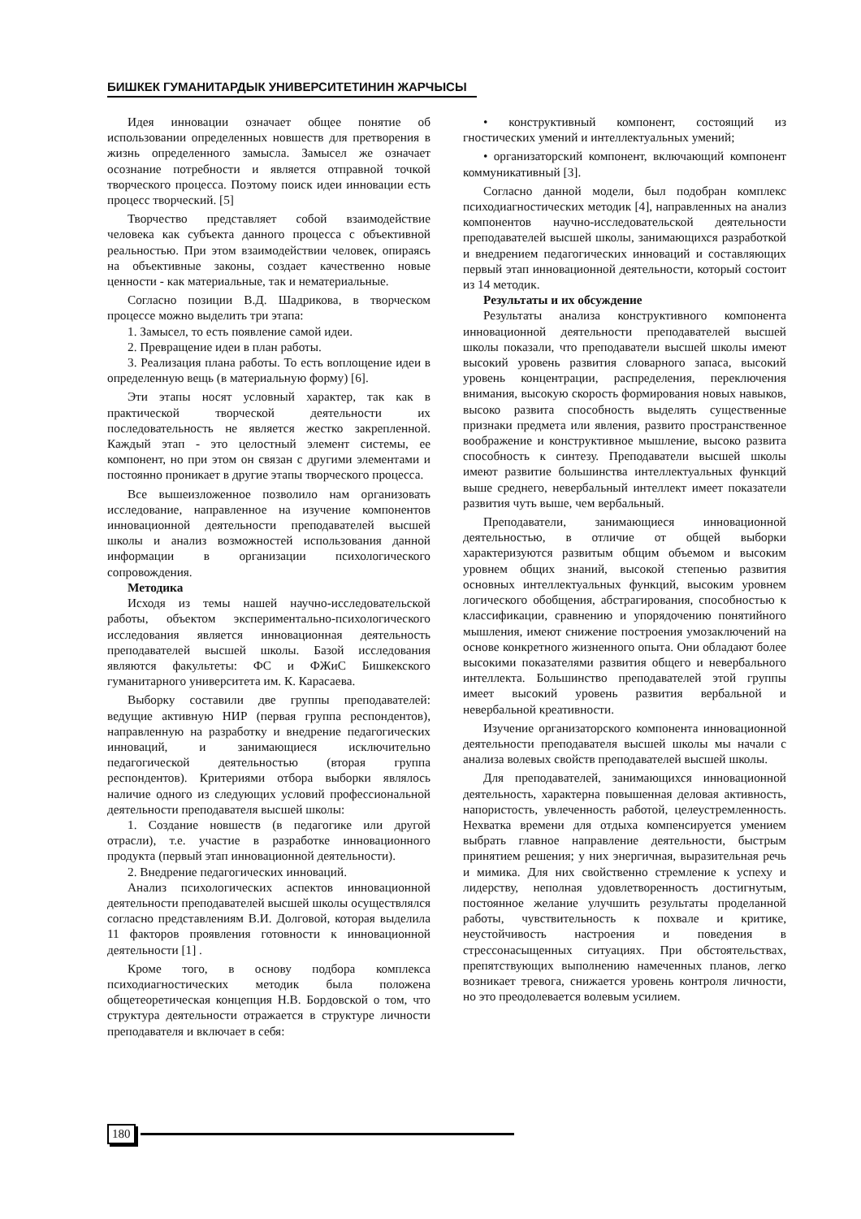БИШКЕК ГУМАНИТАРДЫК УНИВЕРСИТЕТИНИН ЖАРЧЫСЫ
Идея инновации означает общее понятие об использовании определенных новшеств для претворения в жизнь определенного замысла. Замысел же означает осознание потребности и является отправной точкой творческого процесса. Поэтому поиск идеи инновации есть процесс творческий. [5]
Творчество представляет собой взаимодействие человека как субъекта данного процесса с объективной реальностью. При этом взаимодействии человек, опираясь на объективные законы, создает качественно новые ценности - как материальные, так и нематериальные.
Согласно позиции В.Д. Шадрикова, в творческом процессе можно выделить три этапа:
1. Замысел, то есть появление самой идеи.
2. Превращение идеи в план работы.
3. Реализация плана работы. То есть воплощение идеи в определенную вещь (в материальную форму) [6].
Эти этапы носят условный характер, так как в практической творческой деятельности их последовательность не является жестко закрепленной. Каждый этап - это целостный элемент системы, ее компонент, но при этом он связан с другими элементами и постоянно проникает в другие этапы творческого процесса.
Все вышеизложенное позволило нам организовать исследование, направленное на изучение компонентов инновационной деятельности преподавателей высшей школы и анализ возможностей использования данной информации в организации психологического сопровождения.
Методика
Исходя из темы нашей научно-исследовательской работы, объектом экспериментально-психологического исследования является инновационная деятельность преподавателей высшей школы. Базой исследования являются факультеты: ФС и ФЖиС Бишкекского гуманитарного университета им. К. Карасаева.
Выборку составили две группы преподавателей: ведущие активную НИР (первая группа респондентов), направленную на разработку и внедрение педагогических инноваций, и занимающиеся исключительно педагогической деятельностью (вторая группа респондентов). Критериями отбора выборки являлось наличие одного из следующих условий профессиональной деятельности преподавателя высшей школы:
1. Создание новшеств (в педагогике или другой отрасли), т.е. участие в разработке инновационного продукта (первый этап инновационной деятельности).
2. Внедрение педагогических инноваций.
Анализ психологических аспектов инновационной деятельности преподавателей высшей школы осуществлялся согласно представлениям В.И. Долговой, которая выделила 11 факторов проявления готовности к инновационной деятельности [1] .
Кроме того, в основу подбора комплекса психодиагностических методик была положена общетеоретическая концепция Н.В. Бордовской о том, что структура деятельности отражается в структуре личности преподавателя и включает в себя:
• конструктивный компонент, состоящий из гностических умений и интеллектуальных умений;
• организаторский компонент, включающий компонент коммуникативный [3].
Согласно данной модели, был подобран комплекс психодиагностических методик [4], направленных на анализ компонентов научно-исследовательской деятельности преподавателей высшей школы, занимающихся разработкой и внедрением педагогических инноваций и составляющих первый этап инновационной деятельности, который состоит из 14 методик.
Результаты и их обсуждение
Результаты анализа конструктивного компонента инновационной деятельности преподавателей высшей школы показали, что преподаватели высшей школы имеют высокий уровень развития словарного запаса, высокий уровень концентрации, распределения, переключения внимания, высокую скорость формирования новых навыков, высоко развита способность выделять существенные признаки предмета или явления, развито пространственное воображение и конструктивное мышление, высоко развита способность к синтезу. Преподаватели высшей школы имеют развитие большинства интеллектуальных функций выше среднего, невербальный интеллект имеет показатели развития чуть выше, чем вербальный.
Преподаватели, занимающиеся инновационной деятельностью, в отличие от общей выборки характеризуются развитым общим объемом и высоким уровнем общих знаний, высокой степенью развития основных интеллектуальных функций, высоким уровнем логического обобщения, абстрагирования, способностью к классификации, сравнению и упорядочению понятийного мышления, имеют снижение построения умозаключений на основе конкретного жизненного опыта. Они обладают более высокими показателями развития общего и невербального интеллекта. Большинство преподавателей этой группы имеет высокий уровень развития вербальной и невербальной креативности.
Изучение организаторского компонента инновационной деятельности преподавателя высшей школы мы начали с анализа волевых свойств преподавателей высшей школы.
Для преподавателей, занимающихся инновационной деятельность, характерна повышенная деловая активность, напористость, увлеченность работой, целеустремленность. Нехватка времени для отдыха компенсируется умением выбрать главное направление деятельности, быстрым принятием решения; у них энергичная, выразительная речь и мимика. Для них свойственно стремление к успеху и лидерству, неполная удовлетворенность достигнутым, постоянное желание улучшить результаты проделанной работы, чувствительность к похвале и критике, неустойчивость настроения и поведения в стрессонасыщенных ситуациях. При обстоятельствах, препятствующих выполнению намеченных планов, легко возникает тревога, снижается уровень контроля личности, но это преодолевается волевым усилием.
180